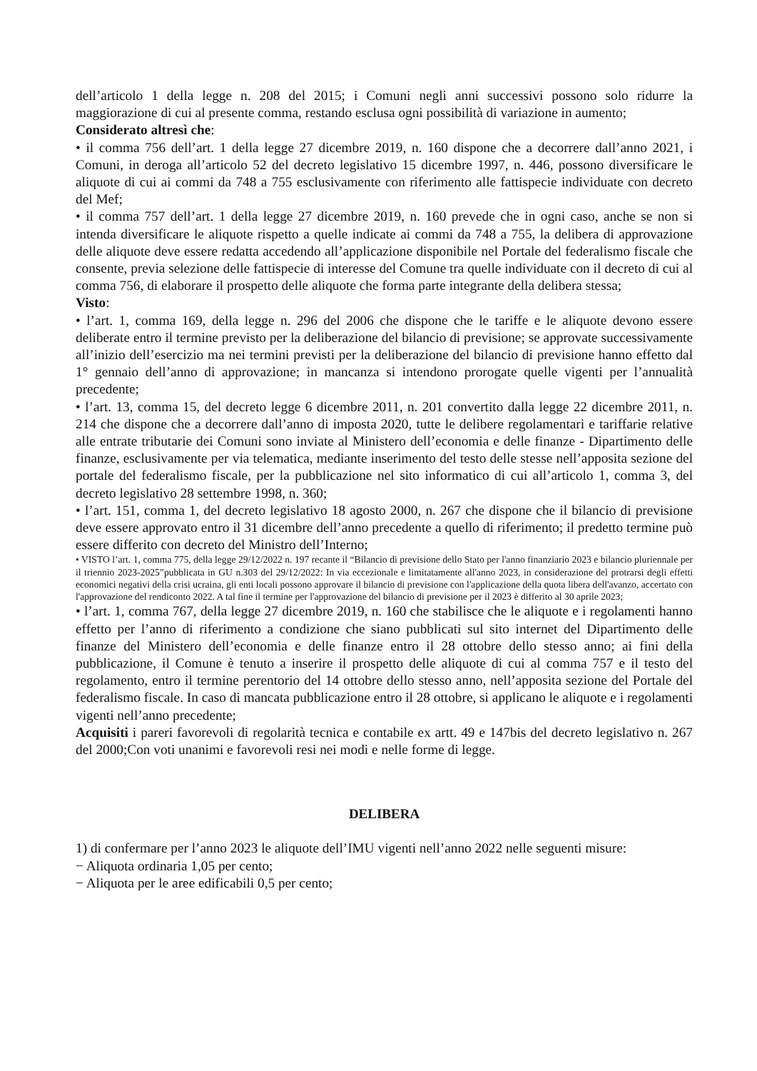dell’articolo 1 della legge n. 208 del 2015; i Comuni negli anni successivi possono solo ridurre la maggiorazione di cui al presente comma, restando esclusa ogni possibilità di variazione in aumento;
Considerato altresì che:
• il comma 756 dell’art. 1 della legge 27 dicembre 2019, n. 160 dispone che a decorrere dall’anno 2021, i Comuni, in deroga all’articolo 52 del decreto legislativo 15 dicembre 1997, n. 446, possono diversificare le aliquote di cui ai commi da 748 a 755 esclusivamente con riferimento alle fattispecie individuate con decreto del Mef;
• il comma 757 dell’art. 1 della legge 27 dicembre 2019, n. 160 prevede che in ogni caso, anche se non si intenda diversificare le aliquote rispetto a quelle indicate ai commi da 748 a 755, la delibera di approvazione delle aliquote deve essere redatta accedendo all’applicazione disponibile nel Portale del federalismo fiscale che consente, previa selezione delle fattispecie di interesse del Comune tra quelle individuate con il decreto di cui al comma 756, di elaborare il prospetto delle aliquote che forma parte integrante della delibera stessa;
Visto:
• l’art. 1, comma 169, della legge n. 296 del 2006 che dispone che le tariffe e le aliquote devono essere deliberate entro il termine previsto per la deliberazione del bilancio di previsione; se approvate successivamente all’inizio dell’esercizio ma nei termini previsti per la deliberazione del bilancio di previsione hanno effetto dal 1° gennaio dell’anno di approvazione; in mancanza si intendono prorogate quelle vigenti per l’annualità precedente;
• l’art. 13, comma 15, del decreto legge 6 dicembre 2011, n. 201 convertito dalla legge 22 dicembre 2011, n. 214 che dispone che a decorrere dall’anno di imposta 2020, tutte le delibere regolamentari e tariffarie relative alle entrate tributarie dei Comuni sono inviate al Ministero dell’economia e delle finanze - Dipartimento delle finanze, esclusivamente per via telematica, mediante inserimento del testo delle stesse nell’apposita sezione del portale del federalismo fiscale, per la pubblicazione nel sito informatico di cui all’articolo 1, comma 3, del decreto legislativo 28 settembre 1998, n. 360;
• l’art. 151, comma 1, del decreto legislativo 18 agosto 2000, n. 267 che dispone che il bilancio di previsione deve essere approvato entro il 31 dicembre dell’anno precedente a quello di riferimento; il predetto termine può essere differito con decreto del Ministro dell’Interno;
• VISTO l’art. 1, comma 775, della legge 29/12/2022 n. 197 recante il “Bilancio di previsione dello Stato per l'anno finanziario 2023 e bilancio pluriennale per il triennio 2023-2025”pubblicata in GU n.303 del 29/12/2022: In via eccezionale e limitatamente all'anno 2023, in considerazione del protrarsi degli effetti economici negativi della crisi ucraina, gli enti locali possono approvare il bilancio di previsione con l'applicazione della quota libera dell'avanzo, accertato con l'approvazione del rendiconto 2022. A tal fine il termine per l'approvazione del bilancio di previsione per il 2023 è differito al 30 aprile 2023;
• l’art. 1, comma 767, della legge 27 dicembre 2019, n. 160 che stabilisce che le aliquote e i regolamenti hanno effetto per l’anno di riferimento a condizione che siano pubblicati sul sito internet del Dipartimento delle finanze del Ministero dell’economia e delle finanze entro il 28 ottobre dello stesso anno; ai fini della pubblicazione, il Comune è tenuto a inserire il prospetto delle aliquote di cui al comma 757 e il testo del regolamento, entro il termine perentorio del 14 ottobre dello stesso anno, nell’apposita sezione del Portale del federalismo fiscale. In caso di mancata pubblicazione entro il 28 ottobre, si applicano le aliquote e i regolamenti vigenti nell’anno precedente;
Acquisiti i pareri favorevoli di regolarità tecnica e contabile ex artt. 49 e 147bis del decreto legislativo n. 267 del 2000;Con voti unanimi e favorevoli resi nei modi e nelle forme di legge.
DELIBERA
1) di confermare per l’anno 2023 le aliquote dell’IMU vigenti nell’anno 2022 nelle seguenti misure:
− Aliquota ordinaria 1,05 per cento;
− Aliquota per le aree edificabili 0,5 per cento;